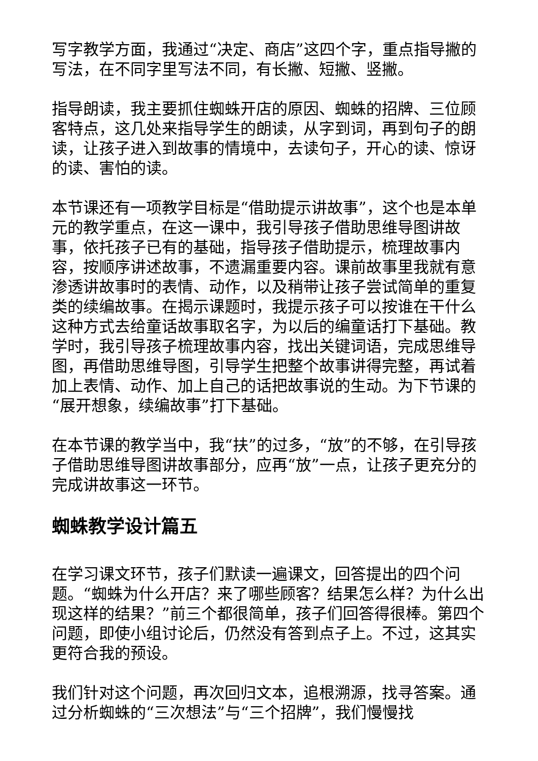写字教学方面，我通过“决定、商店”这四个字，重点指导撇的写法，在不同字里写法不同，有长撇、短撇、竖撇。
指导朗读，我主要抓住蜘蛛开店的原因、蜘蛛的招牌、三位顾客特点，这几处来指导学生的朗读，从字到词，再到句子的朗读，让孩子进入到故事的情境中，去读句子，开心的读、惊讶的读、害怕的读。
本节课还有一项教学目标是“借助提示讲故事”，这个也是本单元的教学重点，在这一课中，我引导孩子借助思维导图讲故事，依托孩子已有的基础，指导孩子借助提示，梳理故事内容，按顺序讲述故事，不遗漏重要内容。课前故事里我就有意渗透讲故事时的表情、动作，以及稍带让孩子尝试简单的重复类的续编故事。在揭示课题时，我提示孩子可以按谁在干什么这种方式去给童话故事取名字，为以后的编童话打下基础。教学时，我引导孩子梳理故事内容，找出关键词语，完成思维导图，再借助思维导图，引导学生把整个故事讲得完整，再试着加上表情、动作、加上自己的话把故事说的生动。为下节课的“展开想象，续编故事”打下基础。
在本节课的教学当中，我“扶”的过多，“放”的不够，在引导孩子借助思维导图讲故事部分，应再“放”一点，让孩子更充分的完成讲故事这一环节。
蜘蛛教学设计篇五
在学习课文环节，孩子们默读一遍课文，回答提出的四个问题。“蜘蛛为什么开店？来了哪些顾客？结果怎么样？为什么出现这样的结果？”前三个都很简单，孩子们回答得很棒。第四个问题，即使小组讨论后，仍然没有答到点子上。不过，这其实更符合我的预设。
我们针对这个问题，再次回归文本，追根溯源，找寻答案。通过分析蜘蛛的“三次想法”与“三个招牌”，我们慢慢找